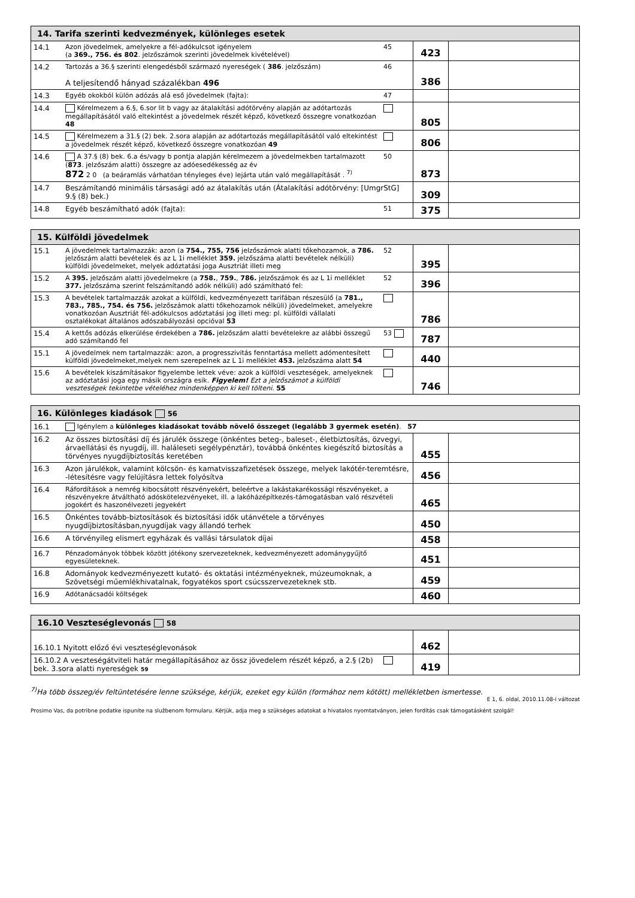| 14. Tarifa szerinti kedvezmények, különleges esetek | | | | |
| --- | --- | --- | --- | --- |
| 14.1 | Azon jövedelmek, amelyekre a fél-adókulcsot igényelem (a 369., 756. és 802 . jelzőszámok szerinti jövedelmek kivételével) | 45 | 423 | |
| 14.2 | Tartozás a 36.§ szerinti elengedésből származó nyereségek ( 386 . jelzőszám) A teljesítendő hányad százalékban 496 | 46 | 386 | |
| 14.3 | Egyéb okokból külön adózás alá eső jövedelmek (fajta): | 47 | | |
| 14.4 | Kérelmezem a 6.§, 6.sor lit b vagy az átalakítási adótörvény alapján az adótartozás megállapításától való eltekintést a jövedelmek részét képző, következő összegre vonatkozóan 48 | | 805 | |
| 14.5 | Kérelmezem a 31.§ (2) bek. 2.sora alapján az adótartozás megállapításától való eltekintést a jövedelmek részét képző, következő összegre vonatkozóan 49 | | 806 | |
| 14.6 | A 37.§ (8) bek. 6.a és/vagy b pontja alapján kérelmezem a jövedelmekben tartalmazott ( 873 . jelzőszám alatti) összegre az adóesedékesség az év 872 2 0 (a beáramlás várhatóan tényleges éve) lejárta után való megállapítását . <sup>7)</sup> | 50 | 873 | |
| 14.7 | Beszámítandó minimális társasági adó az átalakítás után (Átalakítási adótörvény: [UmgrStG] 9.§ (8) bek.) | | 309 | |
| 14.8 | Egyéb beszámítható adók (fajta): | 51 | 375 | |
| 15. Külföldi jövedelmek | | | | |
| --- | --- | --- | --- | --- |
| 15.1 | A jövedelmek tartalmazzák: azon (a 754., 755, 756 jelzőszámok alatti tőkehozamok, a 786. jelzőszám alatti bevételek és az L 1i melléklet 359. jelzőszáma alatti bevételek nélküli) külföldi jövedelmeket, melyek adóztatási joga Ausztriát illeti meg | 52 | 395 | |
| 15.2 | A 395. jelzőszám alatti jövedelmekre (a 758. , 759. , 786. jelzőszámok és az L 1i melléklet 377. jelzőszáma szerint felszámítandó adók nélküli) adó számítható fel: | 52 | 396 | |
| 15.3 | A bevételek tartalmazzák azokat a külföldi, kedvezményezett tarifában részesülő (a 781., 783., 785., 754. és 756. jelzőszámok alatti tőkehozamok nélküli) jövedelmeket, amelyekre vonatkozóan Ausztriát fél-adókulcsos adóztatási jog illeti meg: pl. külföldi vállalati osztalékokat általános adószabályozási opcióval 53 | | 786 | |
| 15.4 | A kettős adózás elkerülése érdekében a 786. jelzőszám alatti bevételekre az alábbi összegű adó számítandó fel | 53 | 787 | |
| 15.1 | A jövedelmek nem tartalmazzák: azon, a progresszivitás fenntartása mellett adómentesített külföldi jövedelmeket,melyek nem szerepelnek az L 1i melléklet 453. jelzőszáma alatt 54 | | 440 | |
| 15.6 | A bevételek kiszámításakor figyelembe lettek véve: azok a külföldi veszteségek, amelyeknek az adóztatási joga egy másik országra esik. Figyelem! Ezt a jelzőszámot a külföldi veszteségek tekintetbe vételéhez mindenképpen ki kell tölteni. 55 | | 746 | |
| 16. Különleges kiadások 56 | | | |
| --- | --- | --- | --- |
| 16.1 | Igénylem a különleges kiadásokat tovább növelő összeget (legalább 3 gyermek esetén) . 57 | | |
| 16.2 | Az összes biztosítási díj és járulék összege (önkéntes beteg-, baleset-, életbiztosítás, özvegyi, árvaellátási és nyugdíj, ill. haláleseti segélypénztár), továbbá önkéntes kiegészítő biztosítás a törvényes nyugdíjbiztosítás keretében | 455 | |
| 16.3 | Azon járulékok, valamint kölcsön- és kamatvisszafizetések összege, melyek lakótér-teremtésre, -létesítésre vagy felújításra lettek folyósítva | 456 | |
| 16.4 | Ráfordítások a nemrég kibocsátott részvényekért, beleértve a lakástakarékossági részvényeket, a részvényekre átváltható adóskötelezvényeket, ill. a lakóházépítkezés-támogatásban való részvételi jogokért és haszonélvezeti jegyekért | 465 | |
| 16.5 | Önkéntes tovább-biztosítások és biztosítási idők utánvétele a törvényes nyugdíjbiztosításban,nyugdíjak vagy állandó terhek | 450 | |
| 16.6 | A törvényileg elismert egyházak és vallási társulatok díjai | 458 | |
| 16.7 | Pénzadományok többek között jótékony szervezeteknek, kedvezményezett adománygyűjtő egyesületeknek. | 451 | |
| 16.8 | Adományok kedvezményezett kutató- és oktatási intézményeknek, múzeumoknak, a Szövetségi műemlékhivatalnak, fogyatékos sport csúcsszervezeteknek stb. | 459 | |
| 16.9 | Adótanácsadói költségek | 460 | |
| 16.10 Veszteséglevonás 58 | | | |
| --- | --- | --- | --- |
| 16.10.1 Nyitott előző évi veszteséglevonások | | 462 | |
| 16.10.2 A veszteségátviteli határ megállapításához az össz jövedelem részét képző, a 2.§ (2b) bek. 3.sora alatti nyereségek 59 | | 419 | |
<sup>7)</sup> Ha több összeg/év feltüntetésére lenne szüksége, kérjük, ezeket egy külön (formához nem kötött) mellékletben ismertesse.
E 1, 6. oldal, 2010.11.08-i változat
Prosimo Vas, da potribne podatke ispunite na službenom formularu. Kérjük, adja meg a szükséges adatokat a hivatalos nyomtatványon, jelen fordítás csak támogatásként szolgál!